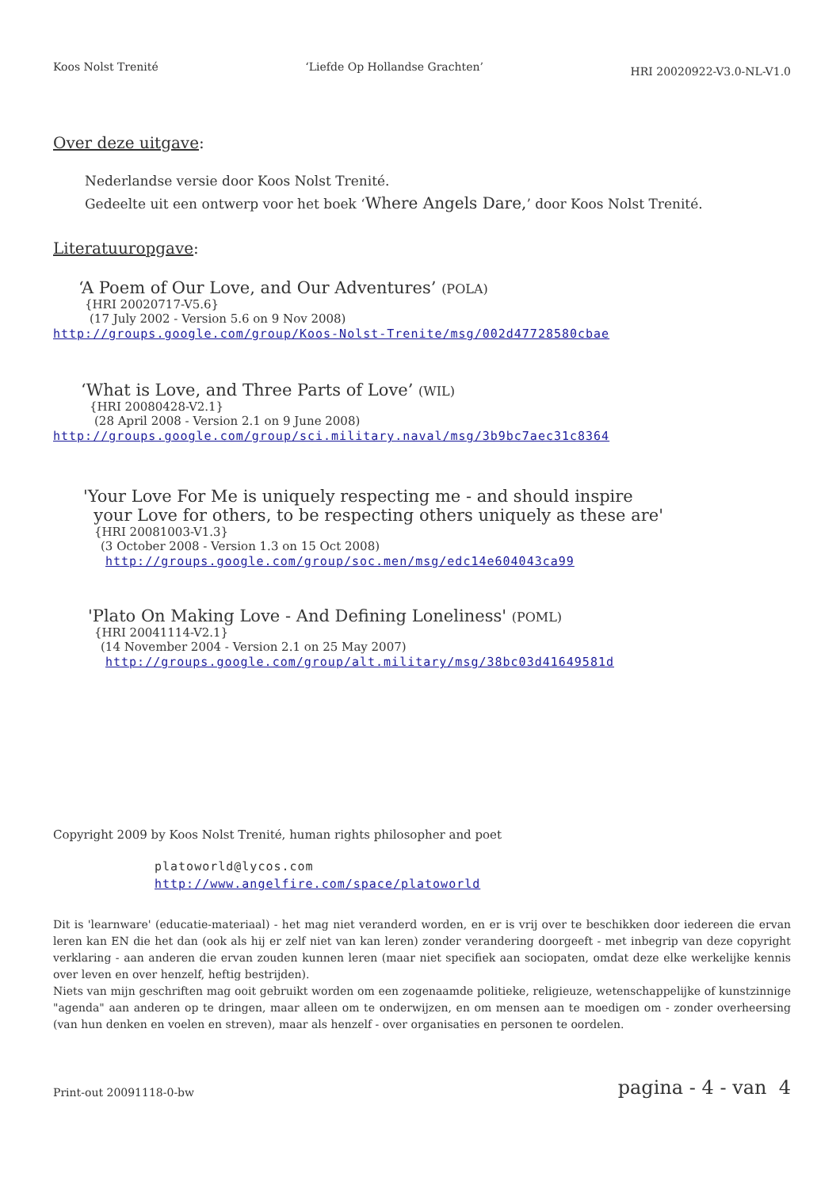Koos Nolst Trenité ‘Liefde Op Hollandse Grachten’ HRI 20020922-V3.0-NL-V1.0
Over deze uitgave:
Nederlandse versie door Koos Nolst Trenité.
Gedeelte uit een ontwerp voor het boek ‘Where Angels Dare,’ door Koos Nolst Trenité.
Literatuuropgave:
‘A Poem of Our Love, and Our Adventures’ (POLA)
{HRI 20020717-V5.6}
(17 July 2002 - Version 5.6 on 9 Nov 2008)
http://groups.google.com/group/Koos-Nolst-Trenite/msg/002d47728580cbae
‘What is Love, and Three Parts of Love’ (WIL)
{HRI 20080428-V2.1}
(28 April 2008 - Version 2.1 on 9 June 2008)
http://groups.google.com/group/sci.military.naval/msg/3b9bc7aec31c8364
'Your Love For Me is uniquely respecting me - and should inspire
your Love for others, to be respecting others uniquely as these are'
{HRI 20081003-V1.3}
(3 October 2008 - Version 1.3 on 15 Oct 2008)
http://groups.google.com/group/soc.men/msg/edc14e604043ca99
'Plato On Making Love - And Defining Loneliness' (POML)
{HRI 20041114-V2.1}
(14 November 2004 - Version 2.1 on 25 May 2007)
http://groups.google.com/group/alt.military/msg/38bc03d41649581d
Copyright 2009 by Koos Nolst Trenité, human rights philosopher and poet
platoworld@lycos.com
http://www.angelfire.com/space/platoworld
Dit is 'learnware' (educatie-materiaal) - het mag niet veranderd worden, en er is vrij over te beschikken door iedereen die ervan leren kan EN die het dan (ook als hij er zelf niet van kan leren) zonder verandering doorgeeft - met inbegrip van deze copyright verklaring - aan anderen die ervan zouden kunnen leren (maar niet specifiek aan sociopaten, omdat deze elke werkelijke kennis over leven en over henzelf, heftig bestrijden).
Niets van mijn geschriften mag ooit gebruikt worden om een zogenaamde politieke, religieuze, wetenschappelijke of kunstzinnige "agenda" aan anderen op te dringen, maar alleen om te onderwijzen, en om mensen aan te moedigen om - zonder overheersing (van hun denken en voelen en streven), maar als henzelf - over organisaties en personen te oordelen.
Print-out 20091118-0-bw pagina - 4 - van 4